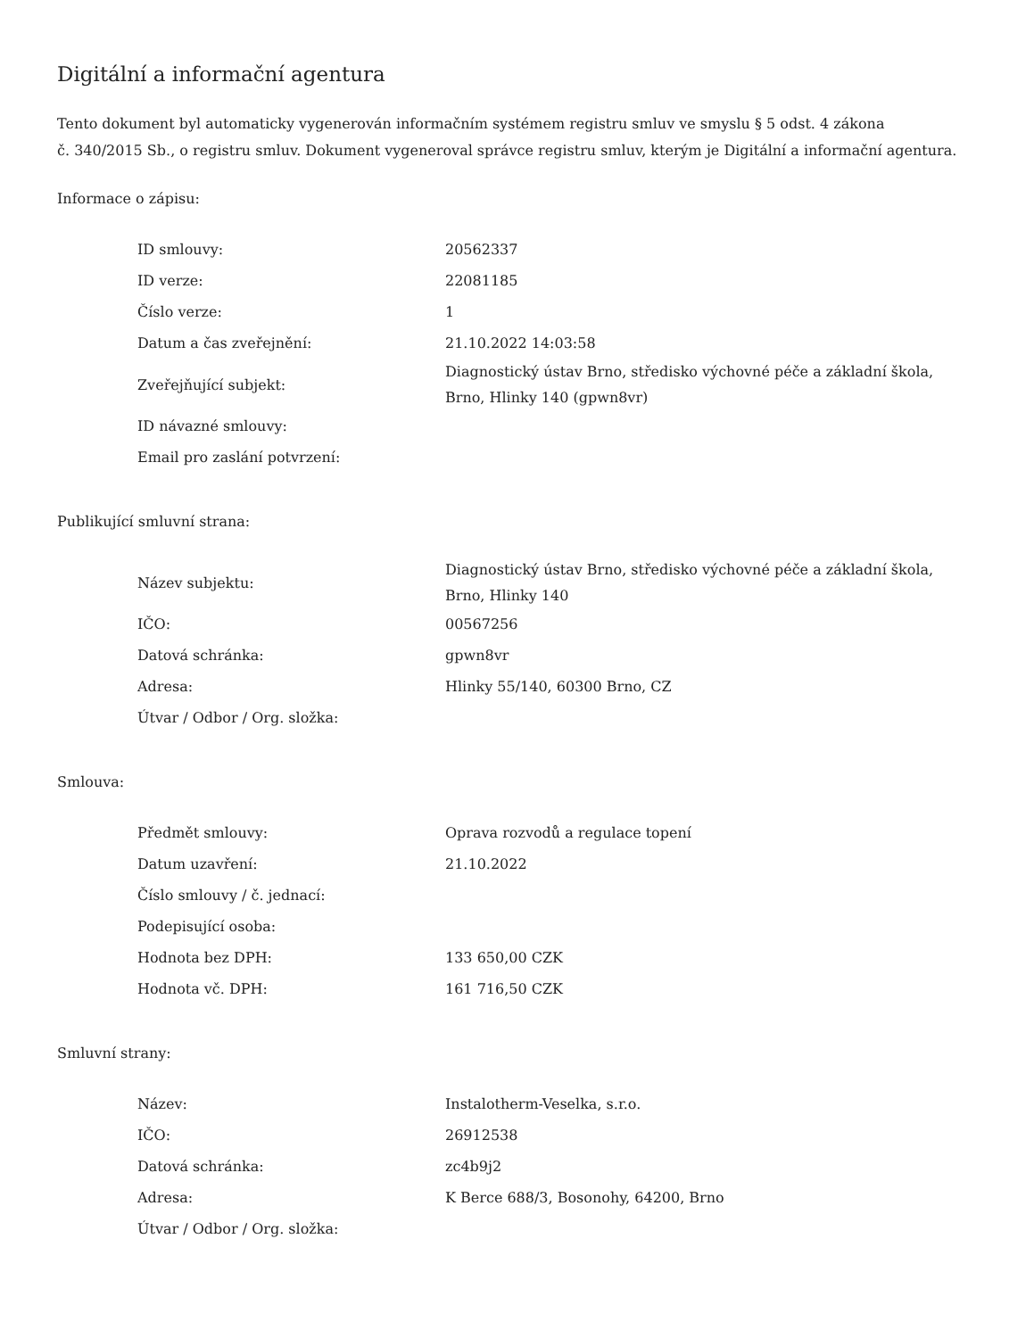Digitální a informační agentura
Tento dokument byl automaticky vygenerován informačním systémem registru smluv ve smyslu § 5 odst. 4 zákona
č. 340/2015 Sb., o registru smluv. Dokument vygeneroval správce registru smluv, kterým je Digitální a informační agentura.
Informace o zápisu:
| ID smlouvy: | 20562337 |
| ID verze: | 22081185 |
| Číslo verze: | 1 |
| Datum a čas zveřejnění: | 21.10.2022 14:03:58 |
| Zveřejňující subjekt: | Diagnostický ústav Brno, středisko výchovné péče a základní škola, Brno, Hlinky 140 (gpwn8vr) |
| ID návazné smlouvy: | |
| Email pro zaslání potvrzení: | |
Publikující smluvní strana:
| Název subjektu: | Diagnostický ústav Brno, středisko výchovné péče a základní škola, Brno, Hlinky 140 |
| IČO: | 00567256 |
| Datová schránka: | gpwn8vr |
| Adresa: | Hlinky 55/140, 60300 Brno, CZ |
| Útvar / Odbor / Org. složka: | |
Smlouva:
| Předmět smlouvy: | Oprava rozvodů a regulace topení |
| Datum uzavření: | 21.10.2022 |
| Číslo smlouvy / č. jednací: | |
| Podepisující osoba: | |
| Hodnota bez DPH: | 133 650,00 CZK |
| Hodnota vč. DPH: | 161 716,50 CZK |
Smluvní strany:
| Název: | Instalotherm-Veselka, s.r.o. |
| IČO: | 26912538 |
| Datová schránka: | zc4b9j2 |
| Adresa: | K Berce 688/3, Bosonohy, 64200, Brno |
| Útvar / Odbor / Org. složka: | |